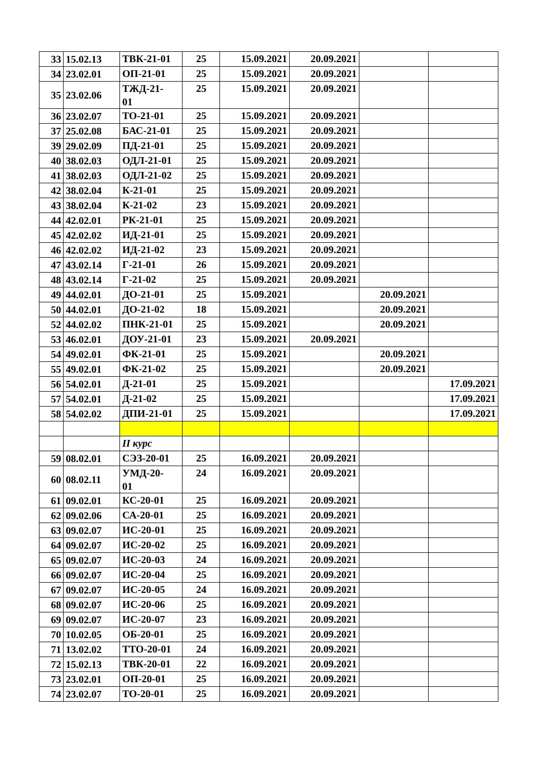| 33 | 15.02.13 | ТВК-21-01 | 25 | 15.09.2021 | 20.09.2021 | | |
| 34 | 23.02.01 | ОП-21-01 | 25 | 15.09.2021 | 20.09.2021 | | |
| 35 | 23.02.06 | ТЖД-21- 01 | 25 | 15.09.2021 | 20.09.2021 | | |
| 36 | 23.02.07 | ТО-21-01 | 25 | 15.09.2021 | 20.09.2021 | | |
| 37 | 25.02.08 | БАС-21-01 | 25 | 15.09.2021 | 20.09.2021 | | |
| 39 | 29.02.09 | ПД-21-01 | 25 | 15.09.2021 | 20.09.2021 | | |
| 40 | 38.02.03 | ОДЛ-21-01 | 25 | 15.09.2021 | 20.09.2021 | | |
| 41 | 38.02.03 | ОДЛ-21-02 | 25 | 15.09.2021 | 20.09.2021 | | |
| 42 | 38.02.04 | К-21-01 | 25 | 15.09.2021 | 20.09.2021 | | |
| 43 | 38.02.04 | К-21-02 | 23 | 15.09.2021 | 20.09.2021 | | |
| 44 | 42.02.01 | РК-21-01 | 25 | 15.09.2021 | 20.09.2021 | | |
| 45 | 42.02.02 | ИД-21-01 | 25 | 15.09.2021 | 20.09.2021 | | |
| 46 | 42.02.02 | ИД-21-02 | 23 | 15.09.2021 | 20.09.2021 | | |
| 47 | 43.02.14 | Г-21-01 | 26 | 15.09.2021 | 20.09.2021 | | |
| 48 | 43.02.14 | Г-21-02 | 25 | 15.09.2021 | 20.09.2021 | | |
| 49 | 44.02.01 | ДО-21-01 | 25 | 15.09.2021 | | 20.09.2021 | |
| 50 | 44.02.01 | ДО-21-02 | 18 | 15.09.2021 | | 20.09.2021 | |
| 52 | 44.02.02 | ПНК-21-01 | 25 | 15.09.2021 | | 20.09.2021 | |
| 53 | 46.02.01 | ДОУ-21-01 | 23 | 15.09.2021 | 20.09.2021 | | |
| 54 | 49.02.01 | ФК-21-01 | 25 | 15.09.2021 | | 20.09.2021 | |
| 55 | 49.02.01 | ФК-21-02 | 25 | 15.09.2021 | | 20.09.2021 | |
| 56 | 54.02.01 | Д-21-01 | 25 | 15.09.2021 | | | 17.09.2021 |
| 57 | 54.02.01 | Д-21-02 | 25 | 15.09.2021 | | | 17.09.2021 |
| 58 | 54.02.02 | ДПИ-21-01 | 25 | 15.09.2021 | | | 17.09.2021 |
| | | II курс | | | | | |
| 59 | 08.02.01 | СЭЗ-20-01 | 25 | 16.09.2021 | 20.09.2021 | | |
| 60 | 08.02.11 | УМД-20- 01 | 24 | 16.09.2021 | 20.09.2021 | | |
| 61 | 09.02.01 | КС-20-01 | 25 | 16.09.2021 | 20.09.2021 | | |
| 62 | 09.02.06 | СА-20-01 | 25 | 16.09.2021 | 20.09.2021 | | |
| 63 | 09.02.07 | ИС-20-01 | 25 | 16.09.2021 | 20.09.2021 | | |
| 64 | 09.02.07 | ИС-20-02 | 25 | 16.09.2021 | 20.09.2021 | | |
| 65 | 09.02.07 | ИС-20-03 | 24 | 16.09.2021 | 20.09.2021 | | |
| 66 | 09.02.07 | ИС-20-04 | 25 | 16.09.2021 | 20.09.2021 | | |
| 67 | 09.02.07 | ИС-20-05 | 24 | 16.09.2021 | 20.09.2021 | | |
| 68 | 09.02.07 | ИС-20-06 | 25 | 16.09.2021 | 20.09.2021 | | |
| 69 | 09.02.07 | ИС-20-07 | 23 | 16.09.2021 | 20.09.2021 | | |
| 70 | 10.02.05 | ОБ-20-01 | 25 | 16.09.2021 | 20.09.2021 | | |
| 71 | 13.02.02 | ТТО-20-01 | 24 | 16.09.2021 | 20.09.2021 | | |
| 72 | 15.02.13 | ТВК-20-01 | 22 | 16.09.2021 | 20.09.2021 | | |
| 73 | 23.02.01 | ОП-20-01 | 25 | 16.09.2021 | 20.09.2021 | | |
| 74 | 23.02.07 | ТО-20-01 | 25 | 16.09.2021 | 20.09.2021 | | |